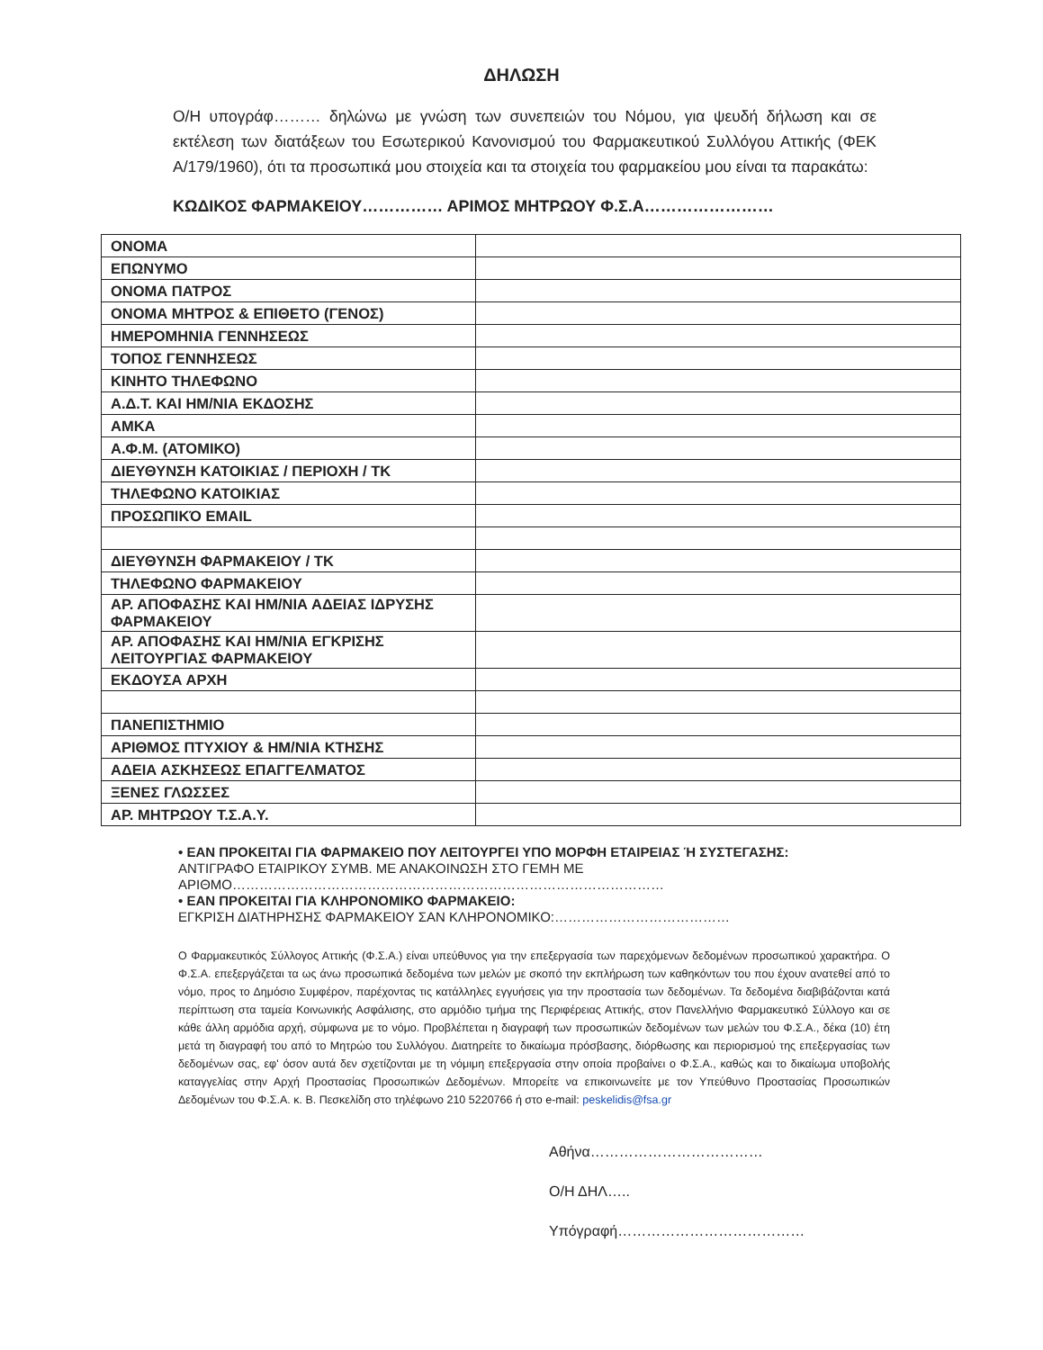ΔΗΛΩΣΗ
Ο/Η υπογράφ……… δηλώνω με γνώση των συνεπειών του Νόμου, για ψευδή δήλωση και σε εκτέλεση των διατάξεων του Εσωτερικού Κανονισμού του Φαρμακευτικού Συλλόγου Αττικής (ΦΕΚ Α/179/1960), ότι τα προσωπικά μου στοιχεία και τα στοιχεία του φαρμακείου μου είναι τα παρακάτω:
ΚΩΔΙΚΟΣ ΦΑΡΜΑΚΕΙΟΥ…………… ΑΡΙΜΟΣ ΜΗΤΡΩΟΥ Φ.Σ.Α……………………
| ΟΝΟΜΑ | |
| ΕΠΩΝΥΜΟ | |
| ΟΝΟΜΑ ΠΑΤΡΟΣ | |
| ΟΝΟΜΑ ΜΗΤΡΟΣ & ΕΠΙΘΕΤΟ (ΓΕΝΟΣ) | |
| ΗΜΕΡΟΜΗΝΙΑ ΓΕΝΝΗΣΕΩΣ | |
| ΤΟΠΟΣ ΓΕΝΝΗΣΕΩΣ | |
| ΚΙΝΗΤΟ ΤΗΛΕΦΩΝΟ | |
| Α.Δ.Τ. ΚΑΙ ΗΜ/ΝΙΑ ΕΚΔΟΣΗΣ | |
| ΑΜΚΑ | |
| Α.Φ.Μ. (ΑΤΟΜΙΚΟ) | |
| ΔΙΕΥΘΥΝΣΗ ΚΑΤΟΙΚΙΑΣ / ΠΕΡΙΟΧΗ / ΤΚ | |
| ΤΗΛΕΦΩΝΟ ΚΑΤΟΙΚΙΑΣ | |
| ΠΡΟΣΩΠΙΚΌ EMAIL | |
| ΔΙΕΥΘΥΝΣΗ ΦΑΡΜΑΚΕΙΟΥ / ΤΚ | |
| ΤΗΛΕΦΩΝΟ ΦΑΡΜΑΚΕΙΟΥ | |
| ΑΡ. ΑΠΟΦΑΣΗΣ ΚΑΙ ΗΜ/ΝΙΑ ΑΔΕΙΑΣ ΙΔΡΥΣΗΣ ΦΑΡΜΑΚΕΙΟΥ | |
| ΑΡ. ΑΠΟΦΑΣΗΣ ΚΑΙ ΗΜ/ΝΙΑ ΕΓΚΡΙΣΗΣ ΛΕΙΤΟΥΡΓΙΑΣ ΦΑΡΜΑΚΕΙΟΥ | |
| ΕΚΔΟΥΣΑ ΑΡΧΗ | |
| ΠΑΝΕΠΙΣΤΗΜΙΟ | |
| ΑΡΙΘΜΟΣ ΠΤΥΧΙΟΥ & ΗΜ/ΝΙΑ ΚΤΗΣΗΣ | |
| ΑΔΕΙΑ ΑΣΚΗΣΕΩΣ ΕΠΑΓΓΕΛΜΑΤΟΣ | |
| ΞΕΝΕΣ ΓΛΩΣΣΕΣ | |
| ΑΡ. ΜΗΤΡΩΟΥ Τ.Σ.Α.Υ. | |
• ΕΑΝ ΠΡΟΚΕΙΤΑΙ ΓΙΑ ΦΑΡΜΑΚΕΙΟ ΠΟΥ ΛΕΙΤΟΥΡΓΕΙ ΥΠΟ ΜΟΡΦΗ ΕΤΑΙΡΕΙΑΣ Ή ΣΥΣΤΕΓΑΣΗΣ:
ΑΝΤΙΓΡΑΦΟ ΕΤΑΙΡΙΚΟΥ ΣΥΜΒ. ΜΕ ΑΝΑΚΟΙΝΩΣΗ ΣΤΟ ΓΕΜΗ ΜΕ ΑΡΙΘΜΟ……………………………………………………………………………………
• ΕΑΝ ΠΡΟΚΕΙΤΑΙ ΓΙΑ ΚΛΗΡΟΝΟΜΙΚΟ ΦΑΡΜΑΚΕΙΟ:
ΕΓΚΡΙΣΗ ΔΙΑΤΗΡΗΣΗΣ ΦΑΡΜΑΚΕΙΟΥ ΣΑΝ ΚΛΗΡΟΝΟΜΙΚΟ:…………………………………
Ο Φαρμακευτικός Σύλλογος Αττικής (Φ.Σ.Α.) είναι υπεύθυνος για την επεξεργασία των παρεχόμενων δεδομένων προσωπικού χαρακτήρα. Ο Φ.Σ.Α. επεξεργάζεται τα ως άνω προσωπικά δεδομένα των μελών με σκοπό την εκπλήρωση των καθηκόντων του που έχουν ανατεθεί από το νόμο, προς το Δημόσιο Συμφέρον, παρέχοντας τις κατάλληλες εγγυήσεις για την προστασία των δεδομένων. Τα δεδομένα διαβιβάζονται κατά περίπτωση στα ταμεία Κοινωνικής Ασφάλισης, στο αρμόδιο τμήμα της Περιφέρειας Αττικής, στον Πανελλήνιο Φαρμακευτικό Σύλλογο και σε κάθε άλλη αρμόδια αρχή, σύμφωνα με το νόμο. Προβλέπεται η διαγραφή των προσωπικών δεδομένων των μελών του Φ.Σ.Α., δέκα (10) έτη μετά τη διαγραφή του από το Μητρώο του Συλλόγου. Διατηρείτε το δικαίωμα πρόσβασης, διόρθωσης και περιορισμού της επεξεργασίας των δεδομένων σας, εφ' όσον αυτά δεν σχετίζονται με τη νόμιμη επεξεργασία στην οποία προβαίνει ο Φ.Σ.Α., καθώς και το δικαίωμα υποβολής καταγγελίας στην Αρχή Προστασίας Προσωπικών Δεδομένων. Μπορείτε να επικοινωνείτε με τον Υπεύθυνο Προστασίας Προσωπικών Δεδομένων του Φ.Σ.Α. κ. Β. Πεσκελίδη στο τηλέφωνο 210 5220766 ή στο e-mail: peskelidis@fsa.gr
Αθήνα………………………………
Ο/Η ΔΗΛ…..
Υπόγραφή…………………………………